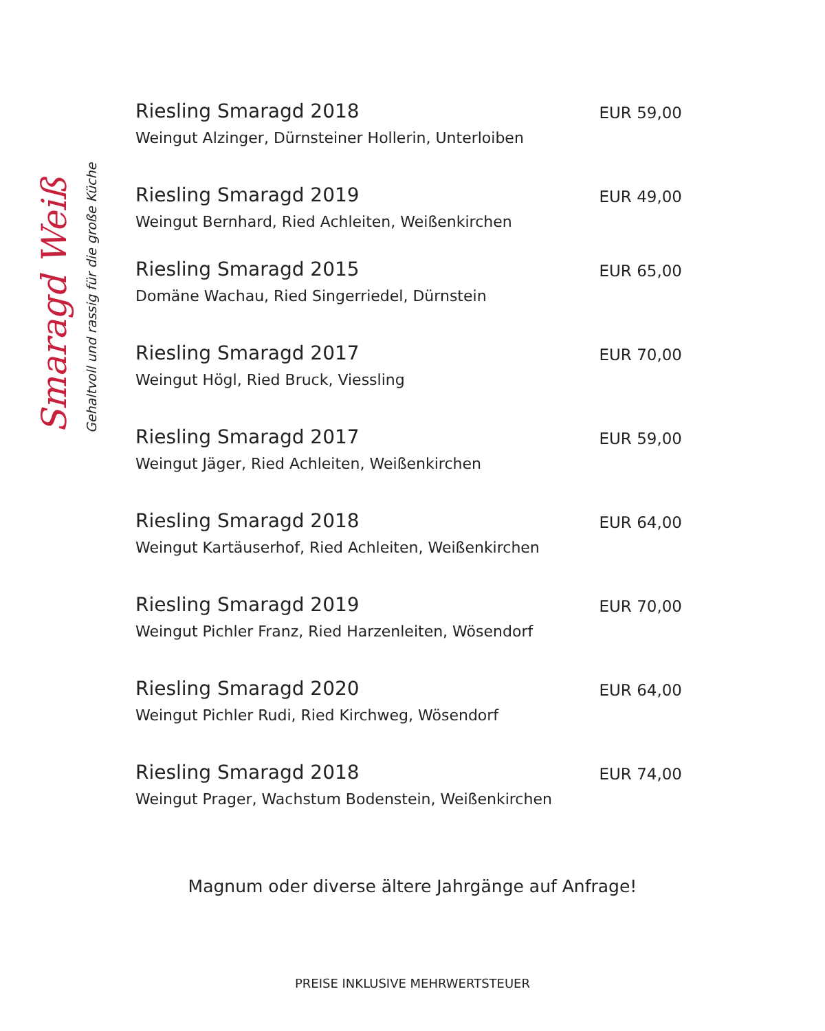Smaragd Weiß
Gehaltvoll und rassig für die große Küche
Riesling Smaragd 2018
Weingut Alzinger, Dürnsteiner Hollerin, Unterloiben
EUR 59,00
Riesling Smaragd 2019
Weingut Bernhard, Ried Achleiten, Weißenkirchen
EUR 49,00
Riesling Smaragd 2015
Domäne Wachau, Ried Singerriedel, Dürnstein
EUR 65,00
Riesling Smaragd 2017
Weingut Högl, Ried Bruck, Viessling
EUR 70,00
Riesling Smaragd 2017
Weingut Jäger, Ried Achleiten, Weißenkirchen
EUR 59,00
Riesling Smaragd 2018
Weingut Kartäuserhof, Ried Achleiten, Weißenkirchen
EUR 64,00
Riesling Smaragd 2019
Weingut Pichler Franz, Ried Harzenleiten, Wösendorf
EUR 70,00
Riesling Smaragd 2020
Weingut Pichler Rudi, Ried Kirchweg, Wösendorf
EUR 64,00
Riesling Smaragd 2018
Weingut Prager, Wachstum Bodenstein, Weißenkirchen
EUR 74,00
Magnum oder diverse ältere Jahrgänge auf Anfrage!
PREISE INKLUSIVE MEHRWERTSTEUER